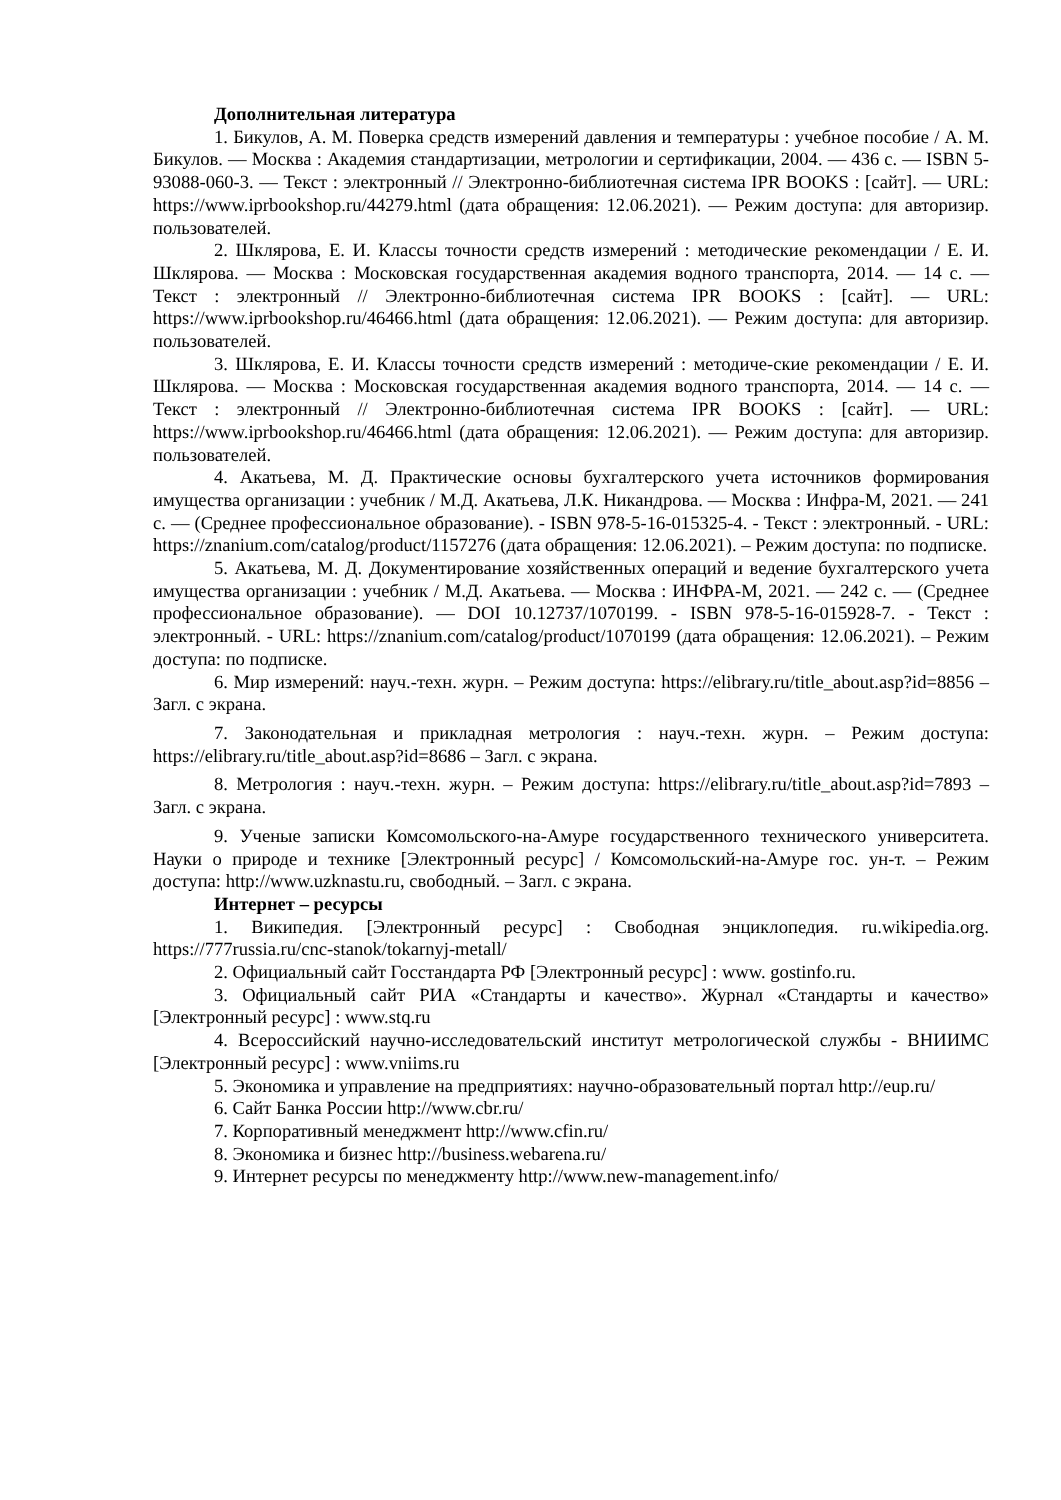Дополнительная литература
1. Бикулов, А. М. Поверка средств измерений давления и температуры : учебное пособие / А. М. Бикулов. — Москва : Академия стандартизации, метрологии и сертификации, 2004. — 436 с. — ISBN 5-93088-060-3. — Текст : электронный // Электронно-библиотечная система IPR BOOKS : [сайт]. — URL: https://www.iprbookshop.ru/44279.html (дата обращения: 12.06.2021). — Режим доступа: для авторизир. пользователей.
2. Шклярова, Е. И. Классы точности средств измерений : методические рекомендации / Е. И. Шклярова. — Москва : Московская государственная академия водного транспорта, 2014. — 14 с. — Текст : электронный // Электронно-библиотечная система IPR BOOKS : [сайт]. — URL: https://www.iprbookshop.ru/46466.html (дата обращения: 12.06.2021). — Режим доступа: для авторизир. пользователей.
3. Шклярова, Е. И. Классы точности средств измерений : методиче-ские рекомендации / Е. И. Шклярова. — Москва : Московская государственная академия водного транспорта, 2014. — 14 с. — Текст : электронный // Электронно-библиотечная система IPR BOOKS : [сайт]. — URL: https://www.iprbookshop.ru/46466.html (дата обращения: 12.06.2021). — Режим доступа: для авторизир. пользователей.
4. Акатьева, М. Д. Практические основы бухгалтерского учета источников формирования имущества организации : учебник / М.Д. Акатьева, Л.К. Никандрова. — Москва : Инфра-М, 2021. — 241 с. — (Среднее профессиональное образование). - ISBN 978-5-16-015325-4. - Текст : электронный. - URL: https://znanium.com/catalog/product/1157276 (дата обращения: 12.06.2021). – Режим доступа: по подписке.
5. Акатьева, М. Д. Документирование хозяйственных операций и ведение бухгалтерского учета имущества организации : учебник / М.Д. Акатьева. — Москва : ИНФРА-М, 2021. — 242 с. — (Среднее профессиональное образование). — DOI 10.12737/1070199. - ISBN 978-5-16-015928-7. - Текст : электронный. - URL: https://znanium.com/catalog/product/1070199 (дата обращения: 12.06.2021). – Режим доступа: по подписке.
6. Мир измерений: науч.-техн. журн. – Режим доступа: https://elibrary.ru/title_about.asp?id=8856 – Загл. с экрана.
7. Законодательная и прикладная метрология : науч.-техн. журн. – Режим доступа: https://elibrary.ru/title_about.asp?id=8686 – Загл. с экрана.
8. Метрология : науч.-техн. журн. – Режим доступа: https://elibrary.ru/title_about.asp?id=7893 – Загл. с экрана.
9. Ученые записки Комсомольского-на-Амуре государственного технического университета. Науки о природе и технике [Электронный ресурс] / Комсомольский-на-Амуре гос. ун-т. – Режим доступа: http://www.uzknastu.ru, свободный. – Загл. с экрана.
Интернет – ресурсы
1. Википедия. [Электронный ресурс] : Свободная энциклопедия. ru.wikipedia.org. https://777russia.ru/cnc-stanok/tokarnyj-metall/
2. Официальный сайт Госстандарта РФ [Электронный ресурс] : www. gostinfo.ru.
3. Официальный сайт РИА «Стандарты и качество». Журнал «Стандарты и качество» [Электронный ресурс] : www.stq.ru
4. Всероссийский научно-исследовательский институт метрологической службы - ВНИИМС [Электронный ресурс] : www.vniims.ru
5. Экономика и управление на предприятиях: научно-образовательный портал http://eup.ru/
6. Сайт Банка России http://www.cbr.ru/
7. Корпоративный менеджмент http://www.cfin.ru/
8. Экономика и бизнес http://business.webarena.ru/
9. Интернет ресурсы по менеджменту http://www.new-management.info/